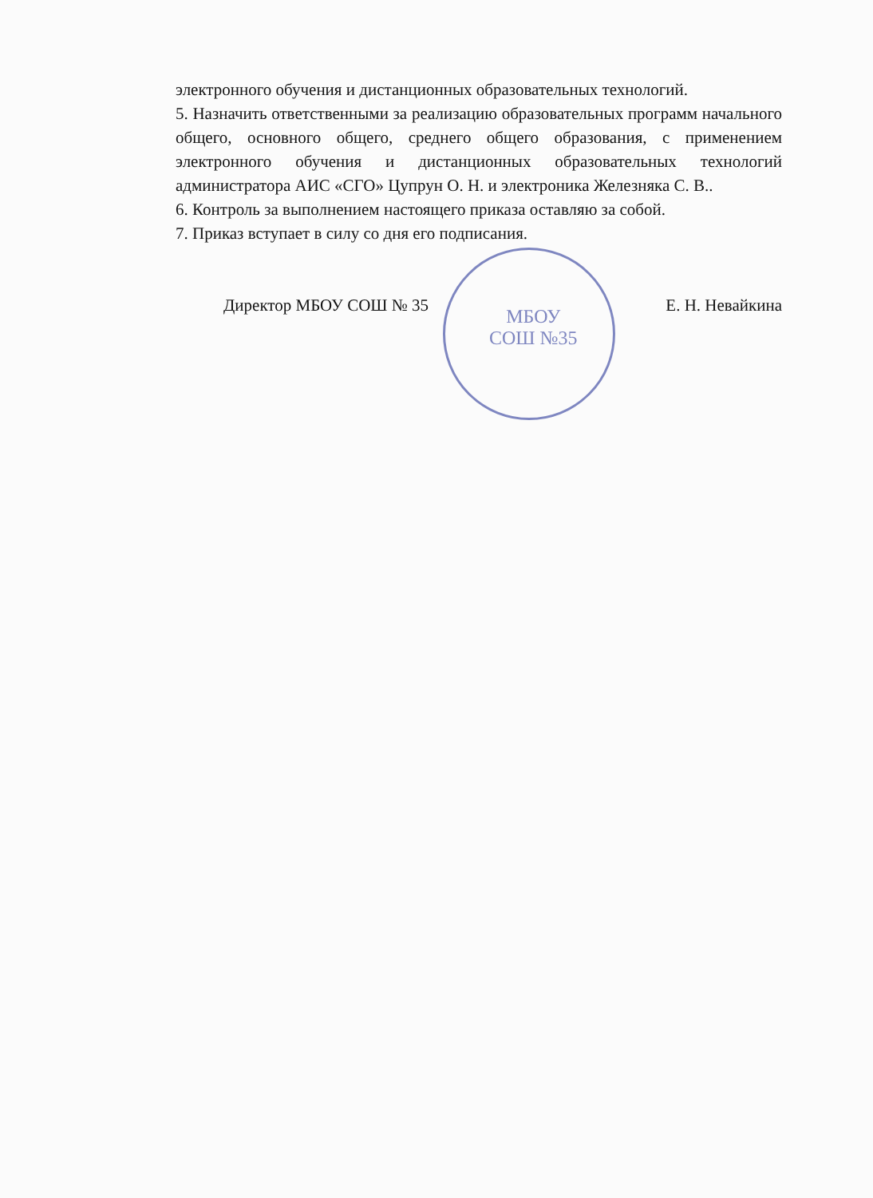МБОУ
СОШ №35
электронного обучения и дистанционных образовательных технологий.
5. Назначить ответственными за реализацию образовательных программ начального общего, основного общего, среднего общего образования, с применением электронного обучения и дистанционных образовательных технологий администратора АИС «СГО» Цупрун О. Н. и электроника Железняка С. В..
6. Контроль за выполнением настоящего приказа оставляю за собой.
7. Приказ вступает в силу со дня его подписания.
Директор МБОУ СОШ № 35 Е. Н. Невайкина